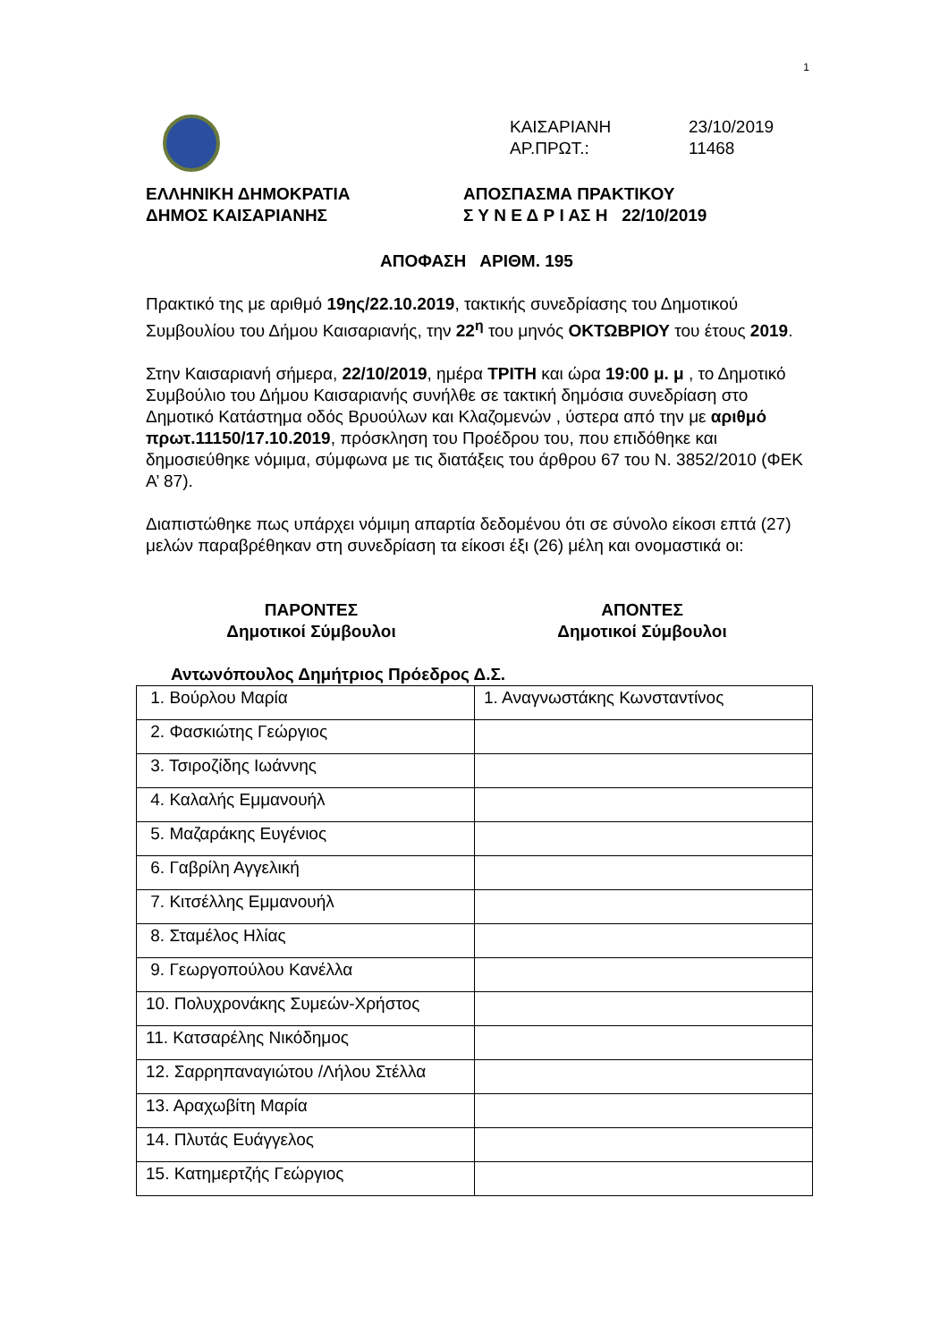1
ΚΑΙΣΑΡΙΑΝΗ 23/10/2019
ΑΡ.ΠΡΩΤ.: 11468
ΕΛΛΗΝΙΚΗ ΔΗΜΟΚΡΑΤΙΑ ΑΠΟΣΠΑΣΜΑ ΠΡΑΚΤΙΚΟΥ
ΔΗΜΟΣ ΚΑΙΣΑΡΙΑΝΗΣ Σ Υ Ν Ε Δ Ρ Ι ΑΣ Η 22/10/2019
ΑΠΟΦΑΣΗ ΑΡΙΘΜ. 195
Πρακτικό της με αριθμό 19ης/22.10.2019, τακτικής συνεδρίασης του Δημοτικού Συμβουλίου του Δήμου Καισαριανής, την 22<sup>η</sup> του μηνός ΟΚΤΩΒΡΙΟΥ του έτους 2019.
Στην Καισαριανή σήμερα, 22/10/2019, ημέρα ΤΡΙΤΗ και ώρα 19:00 μ. μ , το Δημοτικό Συμβούλιο του Δήμου Καισαριανής συνήλθε σε τακτική δημόσια συνεδρίαση στο Δημοτικό Κατάστημα οδός Βρυούλων και Κλαζομενών , ύστερα από την με αριθμό πρωτ.11150/17.10.2019, πρόσκληση του Προέδρου του, που επιδόθηκε και δημοσιεύθηκε νόμιμα, σύμφωνα με τις διατάξεις του άρθρου 67 του Ν. 3852/2010 (ΦΕΚ Α’ 87).
Διαπιστώθηκε πως υπάρχει νόμιμη απαρτία δεδομένου ότι σε σύνολο είκοσι επτά (27) μελών παραβρέθηκαν στη συνεδρίαση τα είκοσι έξι (26) μέλη και ονομαστικά οι:
ΠΑΡΟΝΤΕΣ
Δημοτικοί Σύμβουλοι
ΑΠΟΝΤΕΣ
Δημοτικοί Σύμβουλοι
Αντωνόπουλος Δημήτριος Πρόεδρος Δ.Σ.
| 1. Βούρλου Μαρία | 1. Αναγνωστάκης Κωνσταντίνος |
| 2. Φασκιώτης Γεώργιος | |
| 3. Τσιροζίδης Ιωάννης | |
| 4. Καλαλής Εμμανουήλ | |
| 5. Μαζαράκης Ευγένιος | |
| 6. Γαβρίλη Αγγελική | |
| 7. Κιτσέλλης Εμμανουήλ | |
| 8. Σταμέλος Ηλίας | |
| 9. Γεωργοπούλου Κανέλλα | |
| 10. Πολυχρονάκης Συμεών-Χρήστος | |
| 11. Κατσαρέλης Νικόδημος | |
| 12. Σαρρηπαναγιώτου /Λήλου Στέλλα | |
| 13. Αραχωβίτη Μαρία | |
| 14. Πλυτάς Ευάγγελος | |
| 15. Κατημερτζής Γεώργιος | |